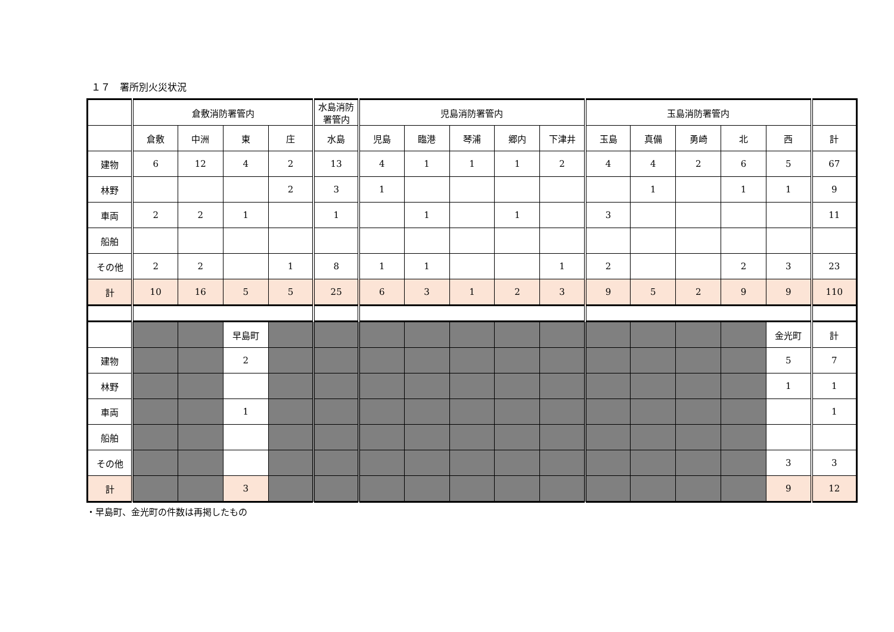１７　署所別火災状況
| | 倉敷消防署管内 | | | | 水島消防署管内 | 児島消防署管内 | | | | | 玉島消防署管内 | | | | | |
| --- | --- | --- | --- | --- | --- | --- | --- | --- | --- | --- | --- | --- | --- | --- | --- | --- |
| | 倉敷 | 中洲 | 東 | 庄 | 水島 | 児島 | 臨港 | 琴浦 | 郷内 | 下津井 | 玉島 | 真備 | 勇崎 | 北 | 西 | 計 |
| 建物 | 6 | 12 | 4 | 2 | 13 | 4 | 1 | 1 | 1 | 2 | 4 | 4 | 2 | 6 | 5 | 67 |
| 林野 | | | | 2 | 3 | 1 | | | | | | 1 | | 1 | 1 | 9 |
| 車両 | 2 | 2 | 1 | | 1 | | 1 | | 1 | | 3 | | | | | 11 |
| 船舶 | | | | | | | | | | | | | | | | |
| その他 | 2 | 2 | | 1 | 8 | 1 | 1 | | | 1 | 2 | | | 2 | 3 | 23 |
| 計 | 10 | 16 | 5 | 5 | 25 | 6 | 3 | 1 | 2 | 3 | 9 | 5 | 2 | 9 | 9 | 110 |
| | | | 早島町 | | | | | | | | | | | | 金光町 | 計 |
| 建物 | | | 2 | | | | | | | | | | | | 5 | 7 |
| 林野 | | | | | | | | | | | | | | | 1 | 1 |
| 車両 | | | 1 | | | | | | | | | | | | | 1 |
| 船舶 | | | | | | | | | | | | | | | | |
| その他 | | | | | | | | | | | | | | | 3 | 3 |
| 計 | | | 3 | | | | | | | | | | | | 9 | 12 |
・早島町、金光町の件数は再掲したもの